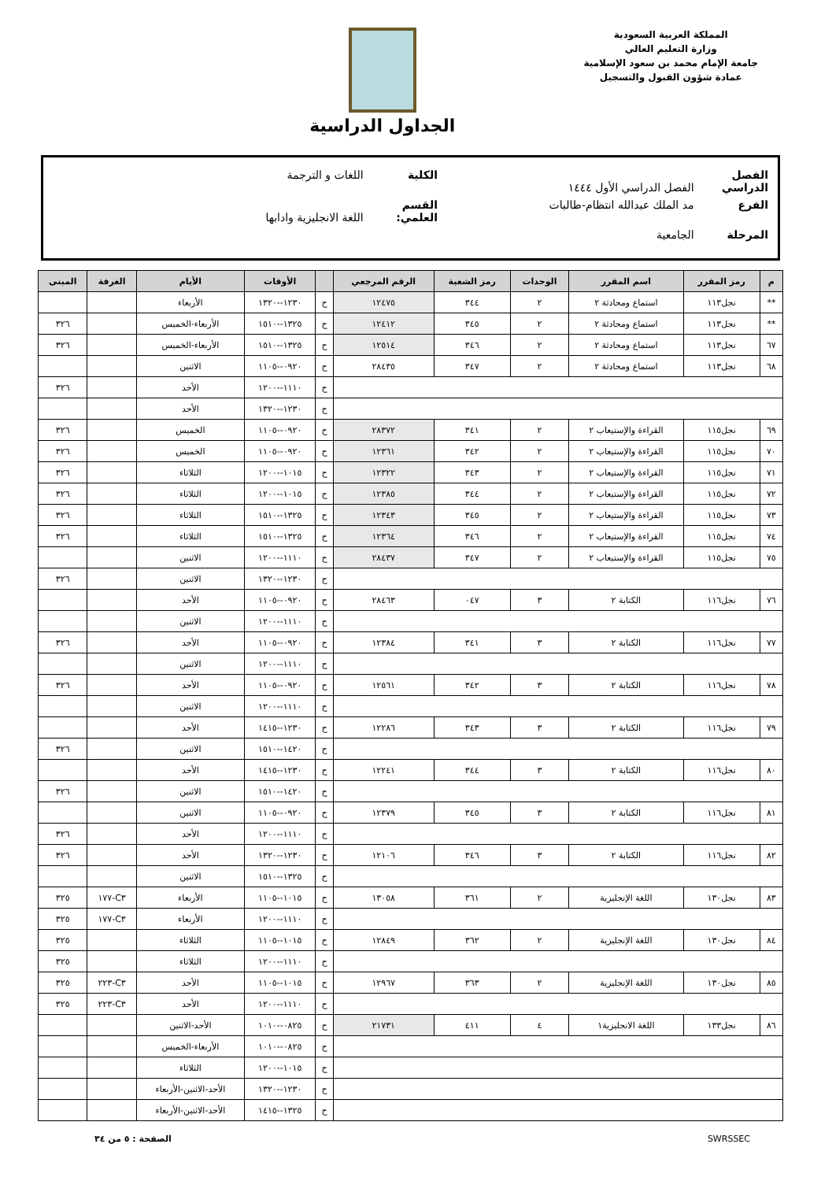المملكة العربية السعودية
وزارة التعليم العالي
جامعة الإمام محمد بن سعود الإسلامية
عمادة شؤون القبول والتسجيل
الجداول الدراسية
الفصل الدراسي الفصل الدراسي الأول ١٤٤٤ الكلية اللغات و الترجمة
الفرع مد الملك عبدالله انتظام-طالبات القسم العلمي: اللغة الانجليزية وادابها
المرحلة الجامعية
| م | رمز المقرر | اسم المقرر | الوحدات | رمز الشعبة | الرقم المرجعي | | الأوقات | الأيام | الغرفة | المبنى |
| --- | --- | --- | --- | --- | --- | --- | --- | --- | --- | --- |
| ** | نجل١١٣ | استماع ومحادثة ٢ | ٢ | ٣٤٤ | ١٢٤٧٥ | ح | ١٢٣٠--١٣٢٠ | الأربعاء | | |
| ** | نجل١١٣ | استماع ومحادثة ٢ | ٢ | ٣٤٥ | ١٢٤١٢ | ح | ١٣٢٥--١٥١٠ | الأربعاء-الخميس | | ٣٢٦ |
| ٦٧ | نجل١١٣ | استماع ومحادثة ٢ | ٢ | ٣٤٦ | ١٢٥١٤ | ح | ١٣٢٥--١٥١٠ | الأربعاء-الخميس | | ٣٢٦ |
| ٦٨ | نجل١١٣ | استماع ومحادثة ٢ | ٢ | ٣٤٧ | ٢٨٤٣٥ | ح | ٠٩٢٠--١١٠٥ | الاثنين | | |
| | | | | | | ح | ١١١٠--١٢٠٠ | الأحد | | ٣٢٦ |
| | | | | | | ح | ١٢٣٠--١٣٢٠ | الأحد | | |
| ٦٩ | نجل١١٥ | القراءة والإستيعاب ٢ | ٢ | ٣٤١ | ٢٨٣٧٢ | ح | ٠٩٢٠--١١٠٥ | الخميس | | ٣٢٦ |
| ٧٠ | نجل١١٥ | القراءة والإستيعاب ٢ | ٢ | ٣٤٢ | ١٢٣٦١ | ح | ٠٩٢٠--١١٠٥ | الخميس | | ٣٢٦ |
| ٧١ | نجل١١٥ | القراءة والإستيعاب ٢ | ٢ | ٣٤٣ | ١٢٣٢٢ | ح | ١٠١٥--١٢٠٠ | الثلاثاء | | ٣٢٦ |
| ٧٢ | نجل١١٥ | القراءة والإستيعاب ٢ | ٢ | ٣٤٤ | ١٢٣٨٥ | ح | ١٠١٥--١٢٠٠ | الثلاثاء | | ٣٢٦ |
| ٧٣ | نجل١١٥ | القراءة والإستيعاب ٢ | ٢ | ٣٤٥ | ١٢٣٤٣ | ح | ١٣٢٥--١٥١٠ | الثلاثاء | | ٣٢٦ |
| ٧٤ | نجل١١٥ | القراءة والإستيعاب ٢ | ٢ | ٣٤٦ | ١٢٣٦٤ | ح | ١٣٢٥--١٥١٠ | الثلاثاء | | ٣٢٦ |
| ٧٥ | نجل١١٥ | القراءة والإستيعاب ٢ | ٢ | ٣٤٧ | ٢٨٤٣٧ | ح | ١١١٠--١٢٠٠ | الاثنين | | |
| | | | | | | ح | ١٢٣٠--١٣٢٠ | الاثنين | | ٣٢٦ |
| ٧٦ | نجل١١٦ | الكتابة ٢ | ٣ | ٠٤٧ | ٢٨٤٦٣ | ح | ٠٩٢٠--١١٠٥ | الأحد | | |
| | | | | | | ح | ١١١٠--١٢٠٠ | الاثنين | | |
| ٧٧ | نجل١١٦ | الكتابة ٢ | ٣ | ٣٤١ | ١٢٣٨٤ | ح | ٠٩٢٠--١١٠٥ | الأحد | | ٣٢٦ |
| | | | | | | ح | ١١١٠--١٢٠٠ | الاثنين | | |
| ٧٨ | نجل١١٦ | الكتابة ٢ | ٣ | ٣٤٢ | ١٢٥٦١ | ح | ٠٩٢٠--١١٠٥ | الأحد | | ٣٢٦ |
| | | | | | | ح | ١١١٠--١٢٠٠ | الاثنين | | |
| ٧٩ | نجل١١٦ | الكتابة ٢ | ٣ | ٣٤٣ | ١٢٢٨٦ | ح | ١٢٣٠--١٤١٥ | الأحد | | |
| | | | | | | ح | ١٤٢٠--١٥١٠ | الاثنين | | ٣٢٦ |
| ٨٠ | نجل١١٦ | الكتابة ٢ | ٣ | ٣٤٤ | ١٢٢٤١ | ح | ١٢٣٠--١٤١٥ | الأحد | | |
| | | | | | | ح | ١٤٢٠--١٥١٠ | الاثنين | | ٣٢٦ |
| ٨١ | نجل١١٦ | الكتابة ٢ | ٣ | ٣٤٥ | ١٢٣٧٩ | ح | ٠٩٢٠--١١٠٥ | الاثنين | | |
| | | | | | | ح | ١١١٠--١٢٠٠ | الأحد | | ٣٢٦ |
| ٨٢ | نجل١١٦ | الكتابة ٢ | ٣ | ٣٤٦ | ١٢١٠٦ | ح | ١٢٣٠--١٣٢٠ | الأحد | | ٣٢٦ |
| | | | | | | ح | ١٣٢٥--١٥١٠ | الاثنين | | |
| ٨٣ | نجل١٣٠ | اللغة الإنجليزية | ٢ | ٣٦١ | ١٣٠٥٨ | ح | ١٠١٥--١١٠٥ | الأربعاء | C٣-١٧٧ | ٣٢٥ |
| | | | | | | ح | ١١١٠--١٢٠٠ | الأربعاء | C٣-١٧٧ | ٣٢٥ |
| ٨٤ | نجل١٣٠ | اللغة الإنجليزية | ٢ | ٣٦٢ | ١٢٨٤٩ | ح | ١٠١٥--١١٠٥ | الثلاثاء | | ٣٢٥ |
| | | | | | | ح | ١١١٠--١٢٠٠ | الثلاثاء | | ٣٢٥ |
| ٨٥ | نجل١٣٠ | اللغة الإنجليزية | ٢ | ٣٦٣ | ١٢٩٦٧ | ح | ١٠١٥--١١٠٥ | الأحد | C٣-٢٢٣ | ٣٢٥ |
| | | | | | | ح | ١١١٠--١٢٠٠ | الأحد | C٣-٢٢٣ | ٣٢٥ |
| ٨٦ | نجل١٣٣ | اللغة الانجليزية١ | ٤ | ٤١١ | ٢١٧٣١ | ح | ٠٨٢٥--١٠١٠ | الأحد-الاثنين | | |
| | | | | | | ح | ٠٨٢٥--١٠١٠ | الأربعاء-الخميس | | |
| | | | | | | ح | ١٠١٥--١٢٠٠ | الثلاثاء | | |
| | | | | | | ح | ١٢٣٠--١٣٢٠ | الأحد-الاثنين-الأربعاء | | |
| | | | | | | ح | ١٣٢٥--١٤١٥ | الأحد-الاثنين-الأربعاء | | |
SWRSSEC الصفحة : ٥ من ٣٤